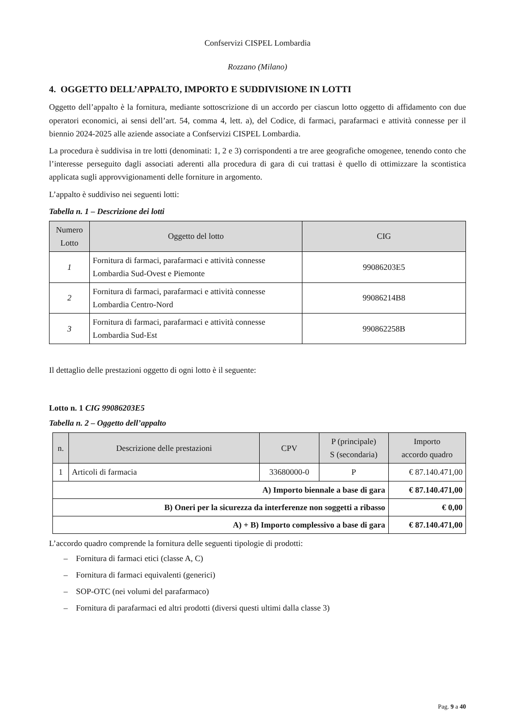Confservizi CISPEL Lombardia
Rozzano (Milano)
4. OGGETTO DELL’APPALTO, IMPORTO E SUDDIVISIONE IN LOTTI
Oggetto dell’appalto è la fornitura, mediante sottoscrizione di un accordo per ciascun lotto oggetto di affidamento con due operatori economici, ai sensi dell’art. 54, comma 4, lett. a), del Codice, di farmaci, parafarmaci e attività connesse per il biennio 2024-2025 alle aziende associate a Confservizi CISPEL Lombardia.
La procedura è suddivisa in tre lotti (denominati: 1, 2 e 3) corrispondenti a tre aree geografiche omogenee, tenendo conto che l’interesse perseguito dagli associati aderenti alla procedura di gara di cui trattasi è quello di ottimizzare la scontistica applicata sugli approvvigionamenti delle forniture in argomento.
L’appalto è suddiviso nei seguenti lotti:
Tabella n. 1 – Descrizione dei lotti
| Numero Lotto | Oggetto del lotto | CIG |
| --- | --- | --- |
| 1 | Fornitura di farmaci, parafarmaci e attività connesse Lombardia Sud-Ovest e Piemonte | 99086203E5 |
| 2 | Fornitura di farmaci, parafarmaci e attività connesse Lombardia Centro-Nord | 99086214B8 |
| 3 | Fornitura di farmaci, parafarmaci e attività connesse Lombardia Sud-Est | 990862258B |
Il dettaglio delle prestazioni oggetto di ogni lotto è il seguente:
Lotto n. 1 CIG 99086203E5
Tabella n. 2 – Oggetto dell’appalto
| n. | Descrizione delle prestazioni | CPV | P (principale) S (secondaria) | Importo accordo quadro |
| --- | --- | --- | --- | --- |
| 1 | Articoli di farmacia | 33680000-0 | P | € 87.140.471,00 |
| A) Importo biennale a base di gara | | | | € 87.140.471,00 |
| B) Oneri per la sicurezza da interferenze non soggetti a ribasso | | | | € 0,00 |
| A) + B) Importo complessivo a base di gara | | | | € 87.140.471,00 |
L’accordo quadro comprende la fornitura delle seguenti tipologie di prodotti:
– Fornitura di farmaci etici (classe A, C)
– Fornitura di farmaci equivalenti (generici)
– SOP-OTC (nei volumi del parafarmaco)
– Fornitura di parafarmaci ed altri prodotti (diversi questi ultimi dalla classe 3)
Pag. 9 a 40